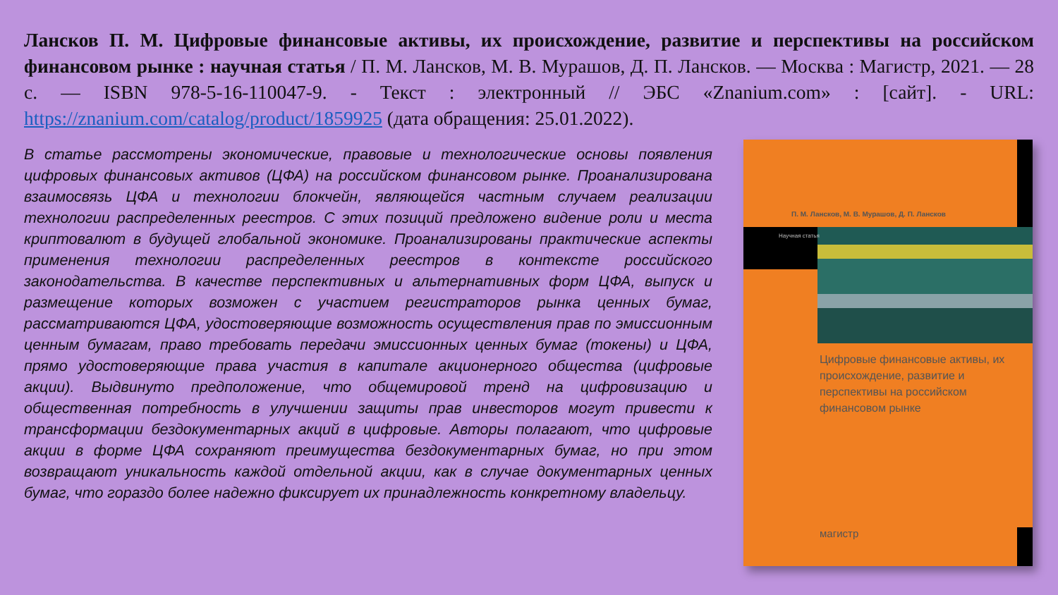Лансков П. М. Цифровые финансовые активы, их происхождение, развитие и перспективы на российском финансовом рынке : научная статья / П. М. Лансков, М. В. Мурашов, Д. П. Лансков. — Москва : Магистр, 2021. — 28 с. — ISBN 978-5-16-110047-9. - Текст : электронный // ЭБС «Znanium.com» : [сайт]. - URL: https://znanium.com/catalog/product/1859925 (дата обращения: 25.01.2022).
В статье рассмотрены экономические, правовые и технологические основы появления цифровых финансовых активов (ЦФА) на российском финансовом рынке. Проанализирована взаимосвязь ЦФА и технологии блокчейн, являющейся частным случаем реализации технологии распределенных реестров. С этих позиций предложено видение роли и места криптовалют в будущей глобальной экономике. Проанализированы практические аспекты применения технологии распределенных реестров в контексте российского законодательства. В качестве перспективных и альтернативных форм ЦФА, выпуск и размещение которых возможен с участием регистраторов рынка ценных бумаг, рассматриваются ЦФА, удостоверяющие возможность осуществления прав по эмиссионным ценным бумагам, право требовать передачи эмиссионных ценных бумаг (токены) и ЦФА, прямо удостоверяющие права участия в капитале акционерного общества (цифровые акции). Выдвинуто предположение, что общемировой тренд на цифровизацию и общественная потребность в улучшении защиты прав инвесторов могут привести к трансформации бездокументарных акций в цифровые. Авторы полагают, что цифровые акции в форме ЦФА сохраняют преимущества бездокументарных бумаг, но при этом возвращают уникальность каждой отдельной акции, как в случае документарных ценных бумаг, что гораздо более надежно фиксирует их принадлежность конкретному владельцу.
П. М. Лансков, М. В. Мурашов, Д. П. Лансков
Научная статья
Цифровые финансовые активы, их происхождение, развитие и перспективы на российском финансовом рынке
магистр